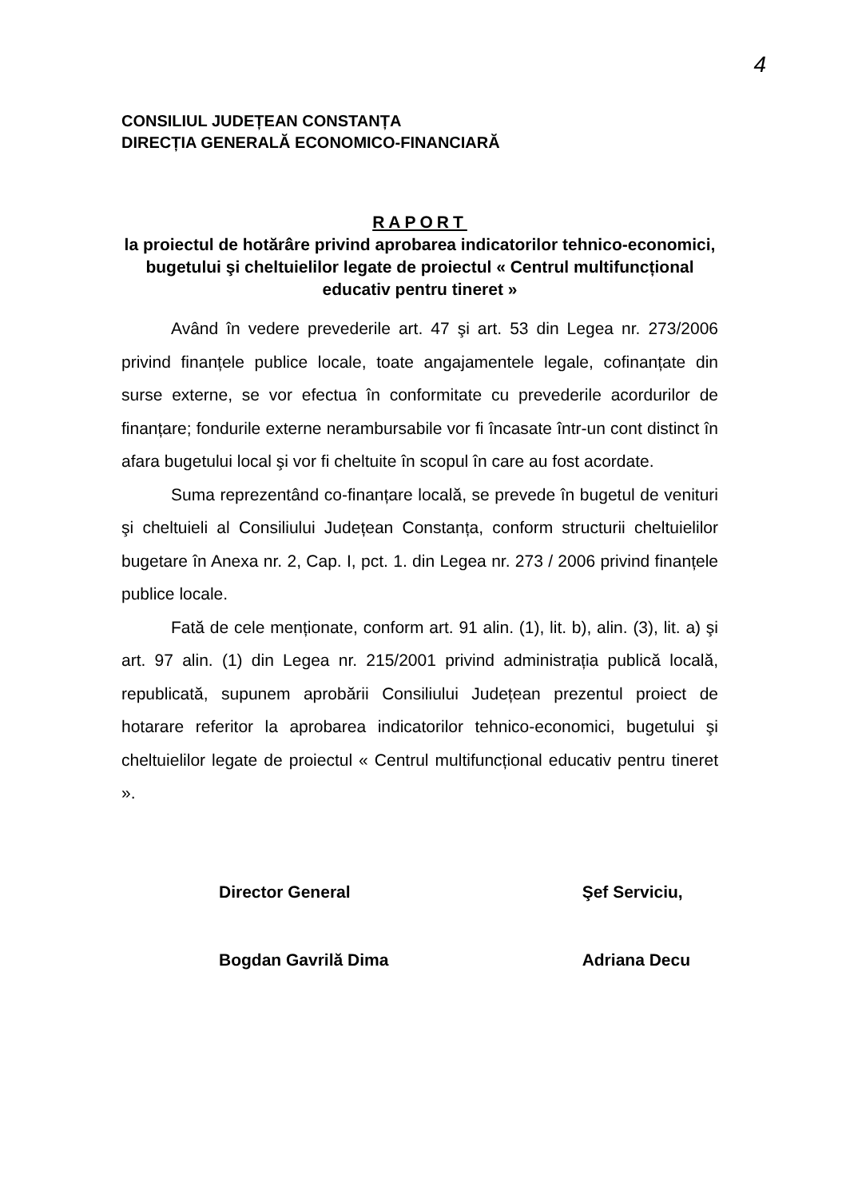4
CONSILIUL JUDEȚEAN CONSTANȚA
DIRECȚIA GENERALĂ ECONOMICO-FINANCIARĂ
RAPORT
la proiectul de hotărâre privind aprobarea indicatorilor tehnico-economici, bugetului şi cheltuielilor legate de proiectul « Centrul multifuncțional educativ pentru tineret »
Având în vedere prevederile art. 47 şi art. 53 din Legea nr. 273/2006 privind finanțele publice locale, toate angajamentele legale, cofinanțate din surse externe, se vor efectua în conformitate cu prevederile acordurilor de finanțare; fondurile externe nerambursabile vor fi încasate într-un cont distinct în afara bugetului local şi vor fi cheltuite în scopul în care au fost acordate.
Suma reprezentând co-finanțare locală, se prevede în bugetul de venituri şi cheltuieli al Consiliului Județean Constanța, conform structurii cheltuielilor bugetare în Anexa nr. 2, Cap. I, pct. 1. din Legea nr. 273 / 2006 privind finanțele publice locale.
Fată de cele menționate, conform art. 91 alin. (1), lit. b), alin. (3), lit. a) şi art. 97 alin. (1) din Legea nr. 215/2001 privind administrația publică locală, republicată, supunem aprobării Consiliului Județean prezentul proiect de hotarare referitor la aprobarea indicatorilor tehnico-economici, bugetului şi cheltuielilor legate de proiectul « Centrul multifuncțional educativ pentru tineret ».
Director General
Bogdan Gavrilă Dima
Şef Serviciu,
Adriana Decu